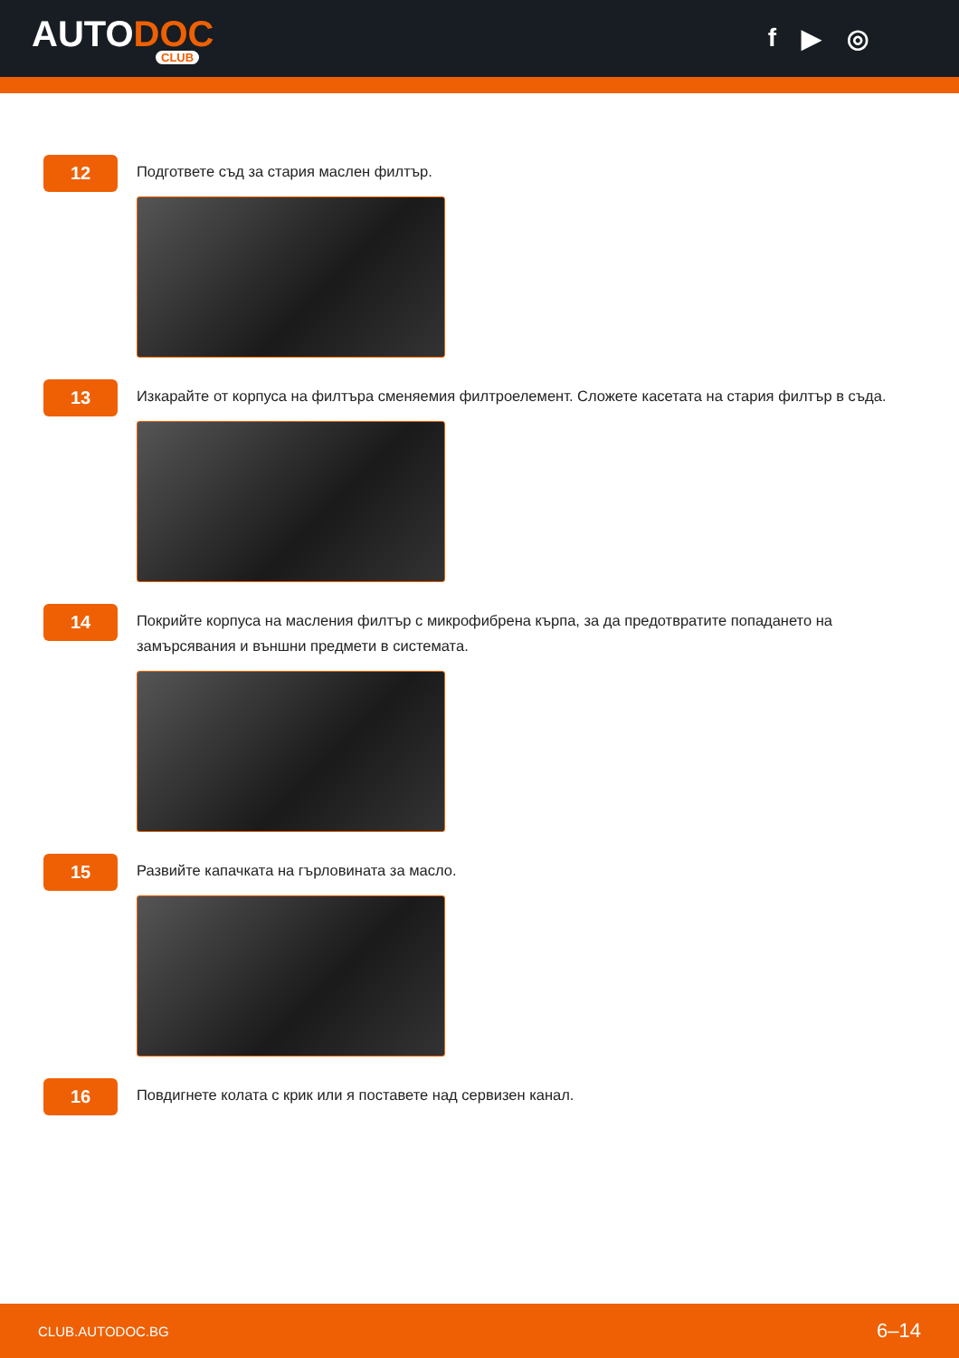AUTODOC
CLUB
f ▶ ◎
12
Подгответе съд за стария маслен филтър.
13
Изкарайте от корпуса на филтъра сменяемия филтроелемент. Сложете касетата на стария филтър в съда.
14
Покрийте корпуса на масления филтър с микрофибрена кърпа, за да предотвратите попадането на замърсявания и външни предмети в системата.
15
Развийте капачката на гърловината за масло.
16
Повдигнете колата с крик или я поставете над сервизен канал.
CLUB.AUTODOC.BG 6–14